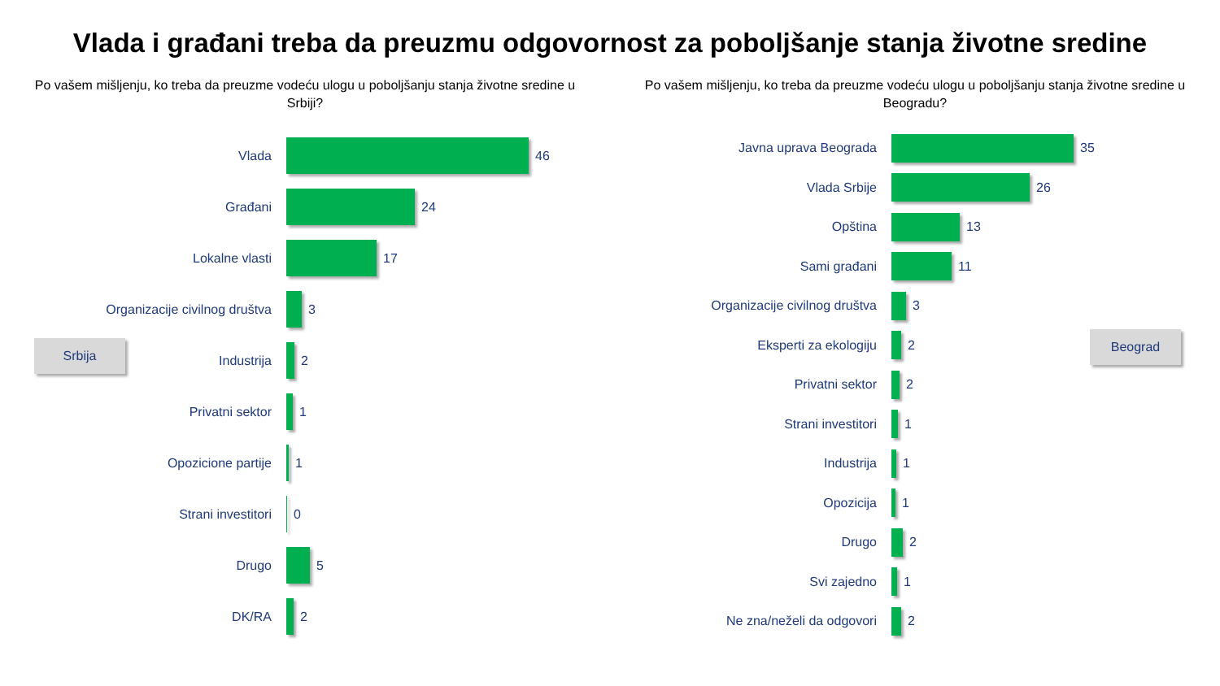Vlada i građani treba da preuzmu odgovornost za poboljšanje stanja životne sredine
Po vašem mišljenju, ko treba da preuzme vodeću ulogu u poboljšanju stanja životne sredine u Srbiji?
Vlada
46
Građani
24
Lokalne vlasti
17
Organizacije civilnog društva
3
Industrija
2
Privatni sektor
1
Opozicione partije
1
Strani investitori
0
Drugo
5
DK/RA
2
Srbija
Po vašem mišljenju, ko treba da preuzme vodeću ulogu u poboljšanju stanja životne sredine u Beogradu?
Javna uprava Beograda
35
Vlada Srbije
26
Opština
13
Sami građani
11
Organizacije civilnog društva
3
Eksperti za ekologiju
2
Privatni sektor
2
Strani investitori
1
Industrija
1
Opozicija
1
Drugo
2
Svi zajedno
1
Ne zna/neželi da odgovori
2
Beograd